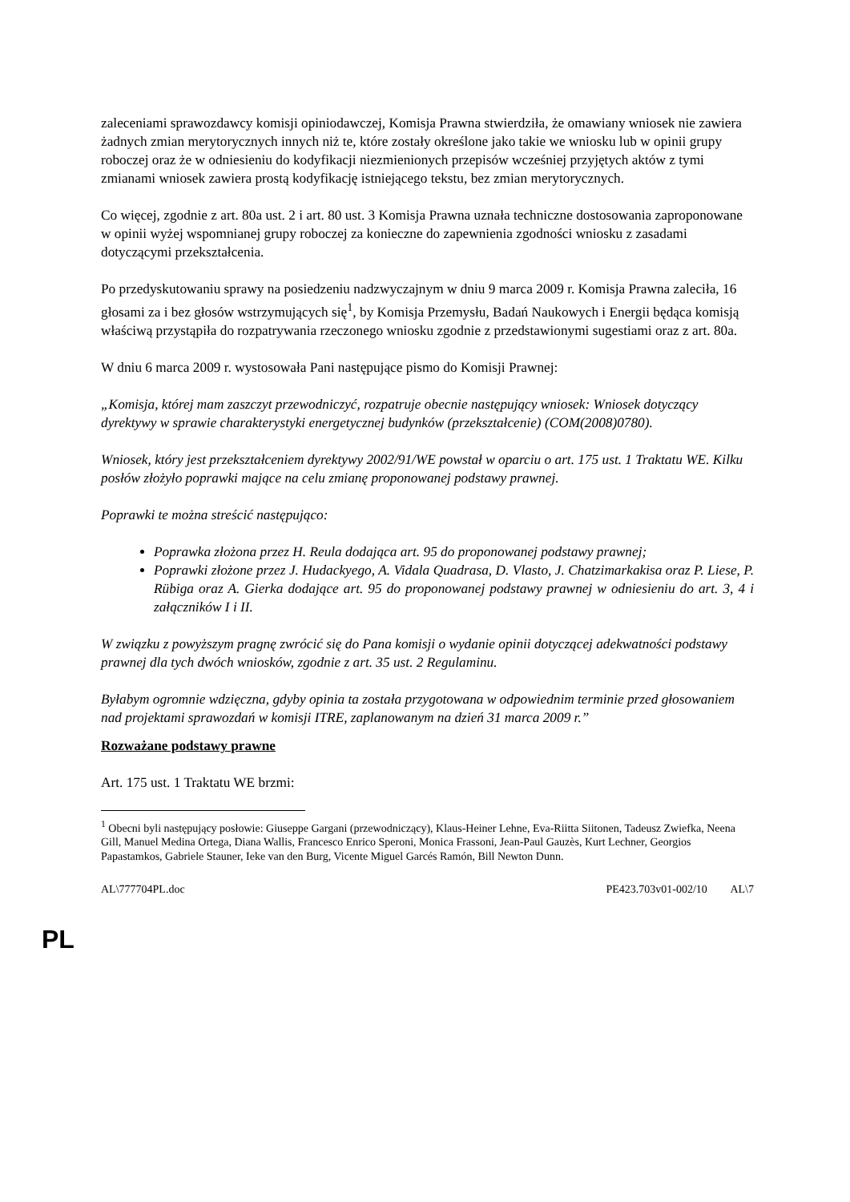zaleceniami sprawozdawcy komisji opiniodawczej, Komisja Prawna stwierdziła, że omawiany wniosek nie zawiera żadnych zmian merytorycznych innych niż te, które zostały określone jako takie we wniosku lub w opinii grupy roboczej oraz że w odniesieniu do kodyfikacji niezmienionych przepisów wcześniej przyjętych aktów z tymi zmianami wniosek zawiera prostą kodyfikację istniejącego tekstu, bez zmian merytorycznych.
Co więcej, zgodnie z art. 80a ust. 2 i art. 80 ust. 3 Komisja Prawna uznała techniczne dostosowania zaproponowane w opinii wyżej wspomnianej grupy roboczej za konieczne do zapewnienia zgodności wniosku z zasadami dotyczącymi przekształcenia.
Po przedyskutowaniu sprawy na posiedzeniu nadzwyczajnym w dniu 9 marca 2009 r. Komisja Prawna zaleciła, 16 głosami za i bez głosów wstrzymujących się<sup>1</sup>, by Komisja Przemysłu, Badań Naukowych i Energii będąca komisją właściwą przystąpiła do rozpatrywania rzeczonego wniosku zgodnie z przedstawionymi sugestiami oraz z art. 80a.
W dniu 6 marca 2009 r. wystosowała Pani następujące pismo do Komisji Prawnej:
„Komisja, której mam zaszczyt przewodniczyć, rozpatruje obecnie następujący wniosek: Wniosek dotyczący dyrektywy w sprawie charakterystyki energetycznej budynków (przekształcenie) (COM(2008)0780).
Wniosek, który jest przekształceniem dyrektywy 2002/91/WE powstał w oparciu o art. 175 ust. 1 Traktatu WE. Kilku posłów złożyło poprawki mające na celu zmianę proponowanej podstawy prawnej.
Poprawki te można streścić następująco:
Poprawka złożona przez H. Reula dodająca art. 95 do proponowanej podstawy prawnej;
Poprawki złożone przez J. Hudackyego, A. Vidala Quadrasa, D. Vlasto, J. Chatzimarkakisa oraz P. Liese, P. Rübiga oraz A. Gierka dodające art. 95 do proponowanej podstawy prawnej w odniesieniu do art. 3, 4 i załączników I i II.
W związku z powyższym pragnę zwrócić się do Pana komisji o wydanie opinii dotyczącej adekwatności podstawy prawnej dla tych dwóch wniosków, zgodnie z art. 35 ust. 2 Regulaminu.
Byłabym ogromnie wdzięczna, gdyby opinia ta została przygotowana w odpowiednim terminie przed głosowaniem nad projektami sprawozdań w komisji ITRE, zaplanowanym na dzień 31 marca 2009 r.”
Rozważane podstawy prawne
Art. 175 ust. 1 Traktatu WE brzmi:
<sup>1</sup> Obecni byli następujący posłowie: Giuseppe Gargani (przewodniczący), Klaus-Heiner Lehne, Eva-Riitta Siitonen, Tadeusz Zwiefka, Neena Gill, Manuel Medina Ortega, Diana Wallis, Francesco Enrico Speroni, Monica Frassoni, Jean-Paul Gauzès, Kurt Lechner, Georgios Papastamkos, Gabriele Stauner, Ieke van den Burg, Vicente Miguel Garcés Ramón, Bill Newton Dunn.
AL\777704PL.doc PE423.703v01-002/10 AL\7
PL